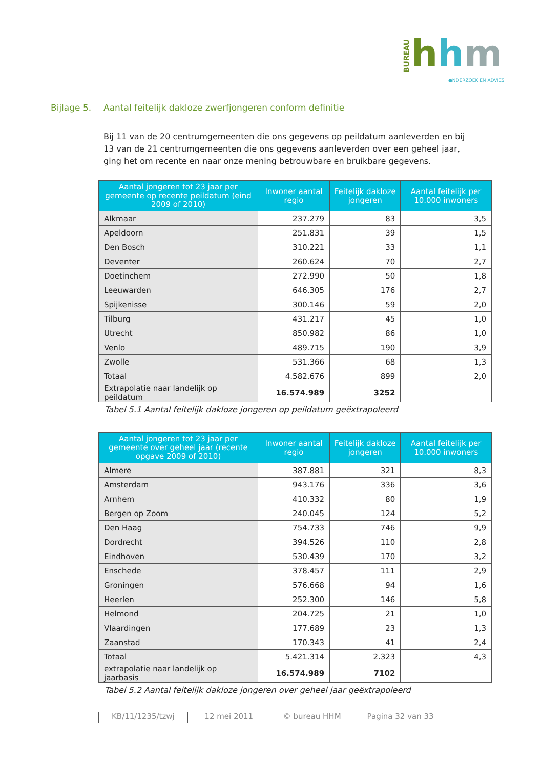BUREAU
hhm
●NDERZOEK EN ADVIES
Bijlage 5. Aantal feitelijk dakloze zwerfjongeren conform definitie
Bij 11 van de 20 centrumgemeenten die ons gegevens op peildatum aanleverden en bij 13 van de 21 centrumgemeenten die ons gegevens aanleverden over een geheel jaar, ging het om recente en naar onze mening betrouwbare en bruikbare gegevens.
| Aantal jongeren tot 23 jaar per gemeente op recente peildatum (eind 2009 of 2010) | Inwoner aantal regio | Feitelijk dakloze jongeren | Aantal feitelijk per 10.000 inwoners |
| --- | --- | --- | --- |
| Alkmaar | 237.279 | 83 | 3,5 |
| Apeldoorn | 251.831 | 39 | 1,5 |
| Den Bosch | 310.221 | 33 | 1,1 |
| Deventer | 260.624 | 70 | 2,7 |
| Doetinchem | 272.990 | 50 | 1,8 |
| Leeuwarden | 646.305 | 176 | 2,7 |
| Spijkenisse | 300.146 | 59 | 2,0 |
| Tilburg | 431.217 | 45 | 1,0 |
| Utrecht | 850.982 | 86 | 1,0 |
| Venlo | 489.715 | 190 | 3,9 |
| Zwolle | 531.366 | 68 | 1,3 |
| Totaal | 4.582.676 | 899 | 2,0 |
| Extrapolatie naar landelijk op peildatum | 16.574.989 | 3252 | |
Tabel 5.1 Aantal feitelijk dakloze jongeren op peildatum geëxtrapoleerd
| Aantal jongeren tot 23 jaar per gemeente over geheel jaar (recente opgave 2009 of 2010) | Inwoner aantal regio | Feitelijk dakloze jongeren | Aantal feitelijk per 10.000 inwoners |
| --- | --- | --- | --- |
| Almere | 387.881 | 321 | 8,3 |
| Amsterdam | 943.176 | 336 | 3,6 |
| Arnhem | 410.332 | 80 | 1,9 |
| Bergen op Zoom | 240.045 | 124 | 5,2 |
| Den Haag | 754.733 | 746 | 9,9 |
| Dordrecht | 394.526 | 110 | 2,8 |
| Eindhoven | 530.439 | 170 | 3,2 |
| Enschede | 378.457 | 111 | 2,9 |
| Groningen | 576.668 | 94 | 1,6 |
| Heerlen | 252.300 | 146 | 5,8 |
| Helmond | 204.725 | 21 | 1,0 |
| Vlaardingen | 177.689 | 23 | 1,3 |
| Zaanstad | 170.343 | 41 | 2,4 |
| Totaal | 5.421.314 | 2.323 | 4,3 |
| extrapolatie naar landelijk op jaarbasis | 16.574.989 | 7102 | |
Tabel 5.2 Aantal feitelijk dakloze jongeren over geheel jaar geëxtrapoleerd
KB/11/1235/tzwj 12 mei 2011 © bureau HHM Pagina 32 van 33